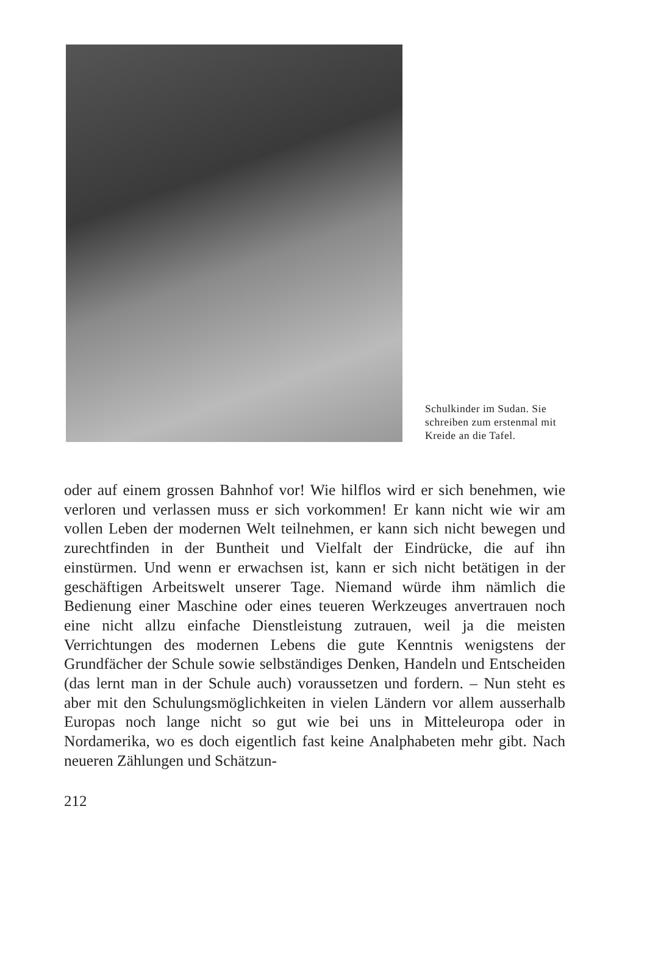Schulkinder im Sudan. Sie schreiben zum erstenmal mit Kreide an die Tafel.
oder auf einem grossen Bahnhof vor! Wie hilflos wird er sich benehmen, wie verloren und verlassen muss er sich vorkommen! Er kann nicht wie wir am vollen Leben der modernen Welt teilnehmen, er kann sich nicht bewegen und zurechtfinden in der Buntheit und Vielfalt der Eindrücke, die auf ihn einstürmen. Und wenn er erwachsen ist, kann er sich nicht betätigen in der geschäftigen Arbeitswelt unserer Tage. Niemand würde ihm nämlich die Bedienung einer Maschine oder eines teueren Werkzeuges anvertrauen noch eine nicht allzu einfache Dienstleistung zutrauen, weil ja die meisten Verrichtungen des modernen Lebens die gute Kenntnis wenigstens der Grundfächer der Schule sowie selbständiges Denken, Handeln und Entscheiden (das lernt man in der Schule auch) voraussetzen und fordern. – Nun steht es aber mit den Schulungsmöglichkeiten in vielen Ländern vor allem ausserhalb Europas noch lange nicht so gut wie bei uns in Mitteleuropa oder in Nordamerika, wo es doch eigentlich fast keine Analphabeten mehr gibt. Nach neueren Zählungen und Schätzun-
212